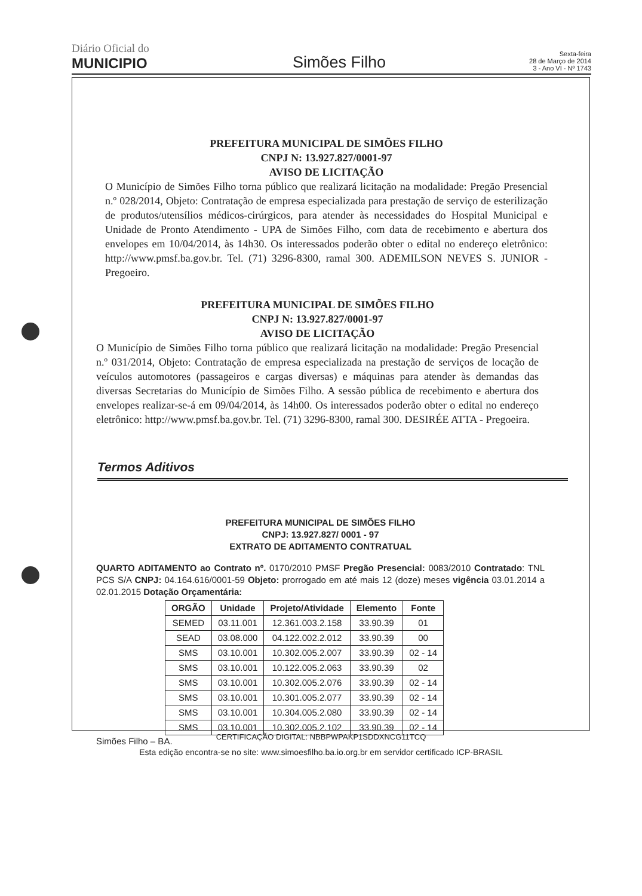Diário Oficial do
MUNICIPIO
Simões Filho
Sexta-feira
28 de Março de 2014
3 - Ano VI - Nº 1743
PREFEITURA MUNICIPAL DE SIMÕES FILHO
CNPJ N: 13.927.827/0001-97
AVISO DE LICITAÇÃO
O Município de Simões Filho torna público que realizará licitação na modalidade: Pregão Presencial n.º 028/2014, Objeto: Contratação de empresa especializada para prestação de serviço de esterilização de produtos/utensílios médicos-cirúrgicos, para atender às necessidades do Hospital Municipal e Unidade de Pronto Atendimento - UPA de Simões Filho, com data de recebimento e abertura dos envelopes em 10/04/2014, às 14h30. Os interessados poderão obter o edital no endereço eletrônico: http://www.pmsf.ba.gov.br. Tel. (71) 3296-8300, ramal 300. ADEMILSON NEVES S. JUNIOR - Pregoeiro.
PREFEITURA MUNICIPAL DE SIMÕES FILHO
CNPJ N: 13.927.827/0001-97
AVISO DE LICITAÇÃO
O Município de Simões Filho torna público que realizará licitação na modalidade: Pregão Presencial n.º 031/2014, Objeto: Contratação de empresa especializada na prestação de serviços de locação de veículos automotores (passageiros e cargas diversas) e máquinas para atender às demandas das diversas Secretarias do Município de Simões Filho. A sessão pública de recebimento e abertura dos envelopes realizar-se-á em 09/04/2014, às 14h00. Os interessados poderão obter o edital no endereço eletrônico: http://www.pmsf.ba.gov.br. Tel. (71) 3296-8300, ramal 300. DESIRÉE ATTA - Pregoeira.
Termos Aditivos
PREFEITURA MUNICIPAL DE SIMÕES FILHO
CNPJ: 13.927.827/ 0001 - 97
EXTRATO DE ADITAMENTO CONTRATUAL
QUARTO ADITAMENTO ao Contrato nº. 0170/2010 PMSF Pregão Presencial: 0083/2010 Contratado: TNL PCS S/A CNPJ: 04.164.616/0001-59 Objeto: prorrogado em até mais 12 (doze) meses vigência 03.01.2014 a 02.01.2015 Dotação Orçamentária:
| ORGÃO | Unidade | Projeto/Atividade | Elemento | Fonte |
| --- | --- | --- | --- | --- |
| SEMED | 03.11.001 | 12.361.003.2.158 | 33.90.39 | 01 |
| SEAD | 03.08.000 | 04.122.002.2.012 | 33.90.39 | 00 |
| SMS | 03.10.001 | 10.302.005.2.007 | 33.90.39 | 02 - 14 |
| SMS | 03.10.001 | 10.122.005.2.063 | 33.90.39 | 02 |
| SMS | 03.10.001 | 10.302.005.2.076 | 33.90.39 | 02 - 14 |
| SMS | 03.10.001 | 10.301.005.2.077 | 33.90.39 | 02 - 14 |
| SMS | 03.10.001 | 10.304.005.2.080 | 33.90.39 | 02 - 14 |
| SMS | 03.10.001 | 10.302.005.2.102 | 33.90.39 | 02 - 14 |
Simões Filho – BA.
CERTIFICAÇÃO DIGITAL: NBBPWPAKP1SDDXNCG11TCQ
Esta edição encontra-se no site: www.simoesfilho.ba.io.org.br em servidor certificado ICP-BRASIL